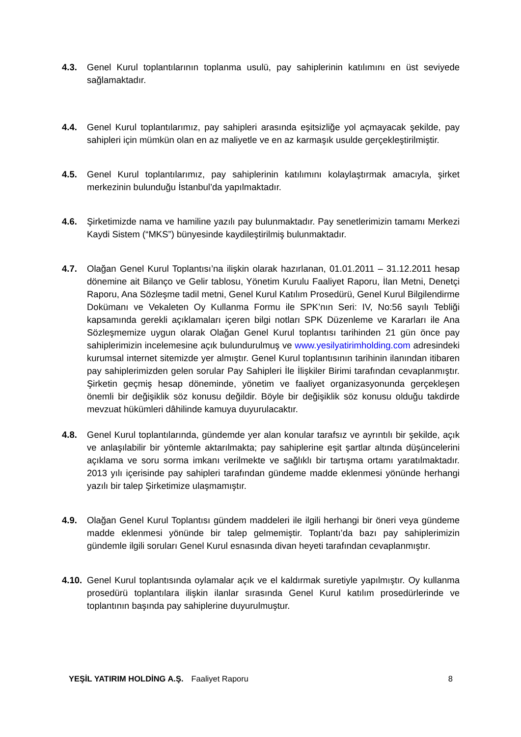4.3. Genel Kurul toplantılarının toplanma usulü, pay sahiplerinin katılımını en üst seviyede sağlamaktadır.
4.4. Genel Kurul toplantılarımız, pay sahipleri arasında eşitsizliğe yol açmayacak şekilde, pay sahipleri için mümkün olan en az maliyetle ve en az karmaşık usulde gerçekleştirilmiştir.
4.5. Genel Kurul toplantılarımız, pay sahiplerinin katılımını kolaylaştırmak amacıyla, şirket merkezinin bulunduğu İstanbul’da yapılmaktadır.
4.6. Şirketimizde nama ve hamiline yazılı pay bulunmaktadır. Pay senetlerimizin tamamı Merkezi Kaydi Sistem (“MKS”) bünyesinde kaydileştirilmiş bulunmaktadır.
4.7. Olağan Genel Kurul Toplantısı’na ilişkin olarak hazırlanan, 01.01.2011 – 31.12.2011 hesap dönemine ait Bilanço ve Gelir tablosu, Yönetim Kurulu Faaliyet Raporu, İlan Metni, Denetçi Raporu, Ana Sözleşme tadil metni, Genel Kurul Katılım Prosedürü, Genel Kurul Bilgilendirme Dokümanı ve Vekaleten Oy Kullanma Formu ile SPK’nın Seri: IV, No:56 sayılı Tebliği kapsamında gerekli açıklamaları içeren bilgi notları SPK Düzenleme ve Kararları ile Ana Sözleşmemize uygun olarak Olağan Genel Kurul toplantısı tarihinden 21 gün önce pay sahiplerimizin incelemesine açık bulundurulmuş ve www.yesilyatirimholding.com adresindeki kurumsal internet sitemizde yer almıştır. Genel Kurul toplantısının tarihinin ilanından itibaren pay sahiplerimizden gelen sorular Pay Sahipleri İle İlişkiler Birimi tarafından cevaplanmıştır. Şirketin geçmiş hesap döneminde, yönetim ve faaliyet organizasyonunda gerçekleşen önemli bir değişiklik söz konusu değildir. Böyle bir değişiklik söz konusu olduğu takdirde mevzuat hükümleri dâhilinde kamuya duyurulacaktır.
4.8. Genel Kurul toplantılarında, gündemde yer alan konular tarafsız ve ayrıntılı bir şekilde, açık ve anlaşılabilir bir yöntemle aktarılmakta; pay sahiplerine eşit şartlar altında düşüncelerini açıklama ve soru sorma imkanı verilmekte ve sağlıklı bir tartışma ortamı yaratılmaktadır. 2013 yılı içerisinde pay sahipleri tarafından gündeme madde eklenmesi yönünde herhangi yazılı bir talep Şirketimize ulaşmamıştır.
4.9. Olağan Genel Kurul Toplantısı gündem maddeleri ile ilgili herhangi bir öneri veya gündeme madde eklenmesi yönünde bir talep gelmemiştir. Toplantı’da bazı pay sahiplerimizin gündemle ilgili soruları Genel Kurul esnasında divan heyeti tarafından cevaplanmıştır.
4.10.
Genel Kurul toplantısında oylamalar açık ve el kaldırmak suretiyle yapılmıştır. Oy kullanma prosedürü toplantılara ilişkin ilanlar sırasında Genel Kurul katılım prosedürlerinde ve toplantının başında pay sahiplerine duyurulmuştur.
YEŞİL YATIRIM HOLDİNG A.Ş. Faaliyet Raporu 8